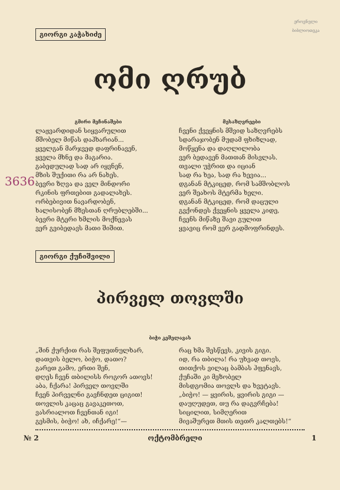ეროვნული ბიბლიოთეკა
გიორგი კაჭახიძე
ომი ღრუბ
გმირი მეჩინაშები
ლაჟვარდიდან სიყვარულით
მშობელ მიწას დაჰხარიან...
ყველგან მარჯვედ დაფრინავენ,
ყველა მხნე და მაგარია.
გაბედულად სად არ იყვნენ,
მზის შუქითი რა არ ნახეს.
ბევრი ზღვა და ველ მინდორი
რკინის ფრთებით გადალახეს.
ორბებივით ნავარდობენ,
ხალისობენ მზესთან ღრუბლებში...
ბევრი მტერი ხმლის მოქნევას
ვერ გვიბედავს მათი შიშით.
მესაზღვრეები
ჩვენი ქვეყნის მშვიდ საზღვრებს
სდარაჯობენ მუდამ ფხიზლად,
მოწყენა და დაღლილობა
ვერ ბედავენ მათთან მისვლას.
თვალი უჭრით და იციან
სად რა ხეა, სად რა ხევია...
დგანან მტკიცედ, რომ სამშობლოს
ვერ შეახოს მტერმა ხელი.
დგანან მტკიცედ, რომ დაცული
გვქონდეს ქვეყნის ყველა კიდე,
ჩვენს მიწაზე შავი გულით
ყვავიც რომ ვერ გადმოფრინდეს.
გიორგი ქუჩიშვილი
პირველ თოვლში
ბიჭი კეშელავას
„შინ ქურქით რას შეფუთნულხარ,
დათვის ბელო, ბიჭო, დათო?
გარეთ გამო, ერთი შენ,
დღეს ჩვენ თბილისს როგორ ათოვს!
აბა, ჩქარა! პირველ თოვლში
ჩვენ პირველნი გავჩნდეთ ციგით!
თოვლის კაცაც გავაკეთოთ,
ვასრიალოთ ჩვენთან იგი!
გესმის, ბიჭო! ახ, იჩქარე!“—
რაც ხმა შესწევს, კივის გიგი.
იდ, რა თბილა! რა უხვად თოვს,
თითქოს ვილაც ბამბას ჰფენავს,
ქუჩაში კი მეზობელ
მისდგომია თოვლს და ხვეტავს.
„ბიჭო! — ყვირის, ყვირის გიგი —
დაუღუდეთ, თუ რა დაგვრჩება!
სიცილით, სიმღერით
მივაშურეთ მთის თეთრ კალთებს!“
№ 2 ოქტომბრელი 1
3636